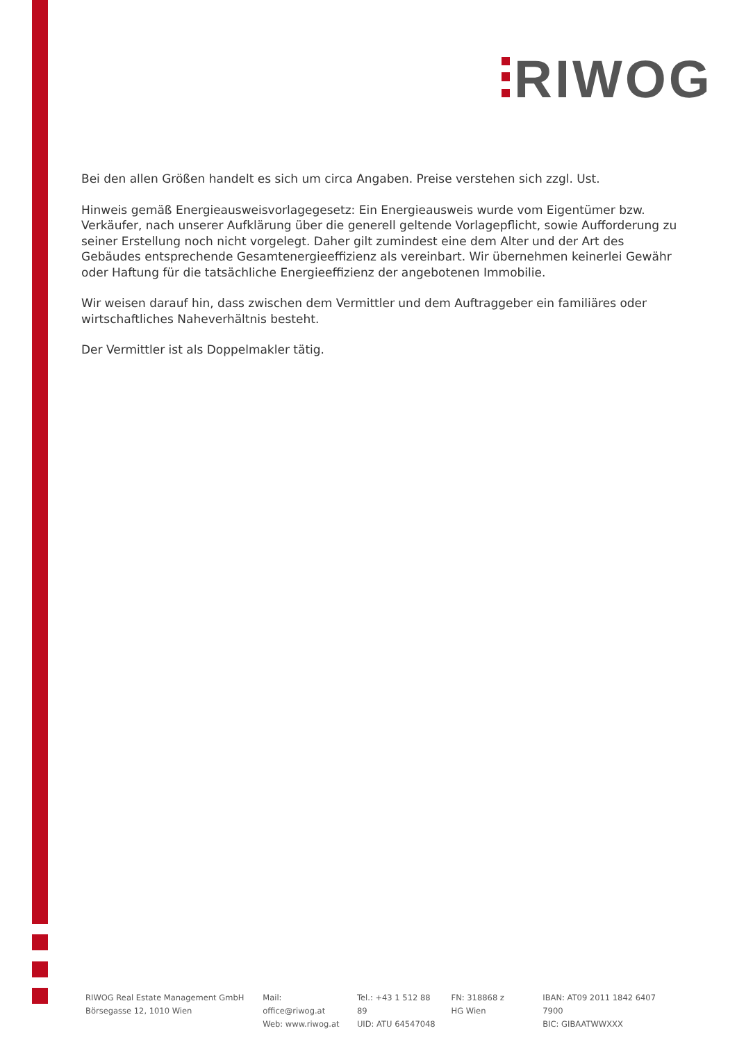RIWOG
Bei den allen Größen handelt es sich um circa Angaben. Preise verstehen sich zzgl. Ust.
Hinweis gemäß Energieausweisvorlagegesetz: Ein Energieausweis wurde vom Eigentümer bzw. Verkäufer, nach unserer Aufklärung über die generell geltende Vorlagepflicht, sowie Aufforderung zu seiner Erstellung noch nicht vorgelegt. Daher gilt zumindest eine dem Alter und der Art des Gebäudes entsprechende Gesamtenergieeffizienz als vereinbart. Wir übernehmen keinerlei Gewähr oder Haftung für die tatsächliche Energieeffizienz der angebotenen Immobilie.
Wir weisen darauf hin, dass zwischen dem Vermittler und dem Auftraggeber ein familiäres oder wirtschaftliches Naheverhältnis besteht.
Der Vermittler ist als Doppelmakler tätig.
RIWOG Real Estate Management GmbH
Börsegasse 12, 1010 Wien
Mail: office@riwog.at
Web: www.riwog.at
Tel.: +43 1 512 88 89
UID: ATU 64547048
FN: 318868 z
HG Wien
IBAN: AT09 2011 1842 6407 7900
BIC: GIBAATWWXXX